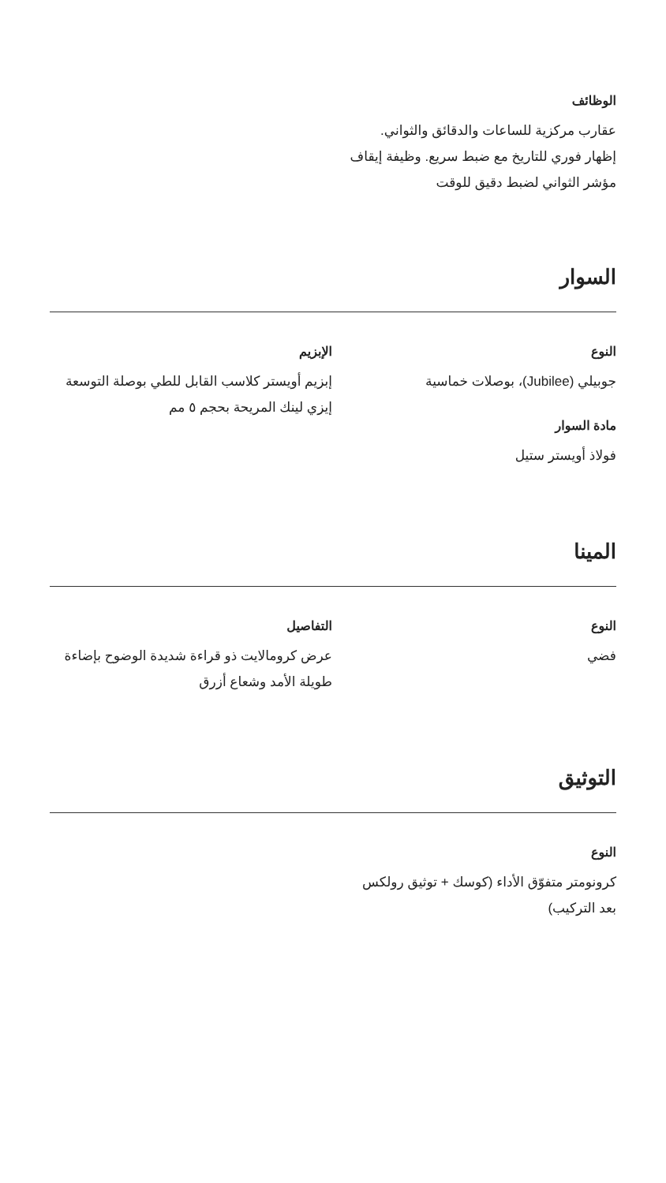الوظائف
عقارب مركزية للساعات والدقائق والثواني. إظهار فوري للتاريخ مع ضبط سريع. وظيفة إيقاف مؤشر الثواني لضبط دقيق للوقت
السوار
النوع
جوبيلي (Jubilee)، بوصلات خماسية
مادة السوار
فولاذ أويستر ستيل
الإبزيم
إبزيم أويستر كلاسب القابل للطي بوصلة التوسعة إيزي لينك المريحة بحجم ٥ مم
المينا
النوع
فضي
التفاصيل
عرض كرومالايت ذو قراءة شديدة الوضوح بإضاءة طويلة الأمد وشعاع أزرق
التوثيق
النوع
كرونومتر متفوّق الأداء (كوسك + توثيق رولكس بعد التركيب)